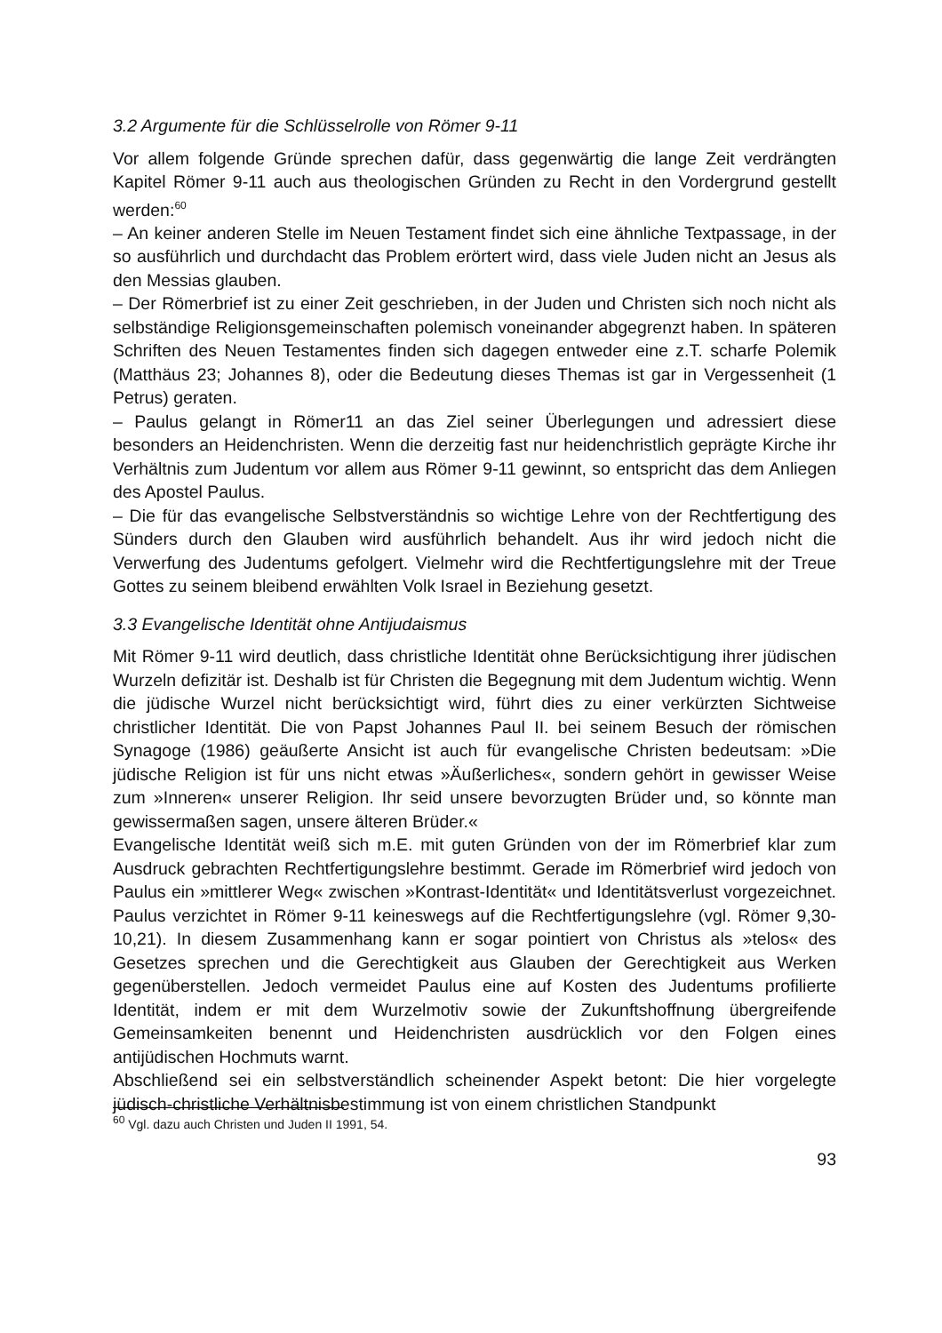3.2 Argumente für die Schlüsselrolle von Römer 9-11
Vor allem folgende Gründe sprechen dafür, dass gegenwärtig die lange Zeit verdrängten Kapitel Römer 9-11 auch aus theologischen Gründen zu Recht in den Vordergrund gestellt werden:<sup>60</sup>
– An keiner anderen Stelle im Neuen Testament findet sich eine ähnliche Textpassage, in der so ausführlich und durchdacht das Problem erörtert wird, dass viele Juden nicht an Jesus als den Messias glauben.
– Der Römerbrief ist zu einer Zeit geschrieben, in der Juden und Christen sich noch nicht als selbständige Religionsgemeinschaften polemisch voneinander abgegrenzt haben. In späteren Schriften des Neuen Testamentes finden sich dagegen entweder eine z.T. scharfe Polemik (Matthäus 23; Johannes 8), oder die Bedeutung dieses Themas ist gar in Vergessenheit (1 Petrus) geraten.
– Paulus gelangt in Römer11 an das Ziel seiner Überlegungen und adressiert diese besonders an Heidenchristen. Wenn die derzeitig fast nur heidenchristlich geprägte Kirche ihr Verhältnis zum Judentum vor allem aus Römer 9-11 gewinnt, so entspricht das dem Anliegen des Apostel Paulus.
– Die für das evangelische Selbstverständnis so wichtige Lehre von der Rechtfertigung des Sünders durch den Glauben wird ausführlich behandelt. Aus ihr wird jedoch nicht die Verwerfung des Judentums gefolgert. Vielmehr wird die Rechtfertigungslehre mit der Treue Gottes zu seinem bleibend erwählten Volk Israel in Beziehung gesetzt.
3.3 Evangelische Identität ohne Antijudaismus
Mit Römer 9-11 wird deutlich, dass christliche Identität ohne Berücksichtigung ihrer jüdischen Wurzeln defizitär ist. Deshalb ist für Christen die Begegnung mit dem Judentum wichtig. Wenn die jüdische Wurzel nicht berücksichtigt wird, führt dies zu einer verkürzten Sichtweise christlicher Identität. Die von Papst Johannes Paul II. bei seinem Besuch der römischen Synagoge (1986) geäußerte Ansicht ist auch für evangelische Christen bedeutsam: »Die jüdische Religion ist für uns nicht etwas »Äußerliches«, sondern gehört in gewisser Weise zum »Inneren« unserer Religion. Ihr seid unsere bevorzugten Brüder und, so könnte man gewissermaßen sagen, unsere älteren Brüder.«
Evangelische Identität weiß sich m.E. mit guten Gründen von der im Römerbrief klar zum Ausdruck gebrachten Rechtfertigungslehre bestimmt. Gerade im Römerbrief wird jedoch von Paulus ein »mittlerer Weg« zwischen »Kontrast-Identität« und Identitätsverlust vorgezeichnet. Paulus verzichtet in Römer 9-11 keineswegs auf die Rechtfertigungslehre (vgl. Römer 9,30-10,21). In diesem Zusammenhang kann er sogar pointiert von Christus als »telos« des Gesetzes sprechen und die Gerechtigkeit aus Glauben der Gerechtigkeit aus Werken gegenüberstellen. Jedoch vermeidet Paulus eine auf Kosten des Judentums profilierte Identität, indem er mit dem Wurzelmotiv sowie der Zukunftshoffnung übergreifende Gemeinsamkeiten benennt und Heidenchristen ausdrücklich vor den Folgen eines antijüdischen Hochmuts warnt.
Abschließend sei ein selbstverständlich scheinender Aspekt betont: Die hier vorgelegte jüdisch-christliche Verhältnisbestimmung ist von einem christlichen Standpunkt
<sup>60</sup> Vgl. dazu auch Christen und Juden II 1991, 54.
93